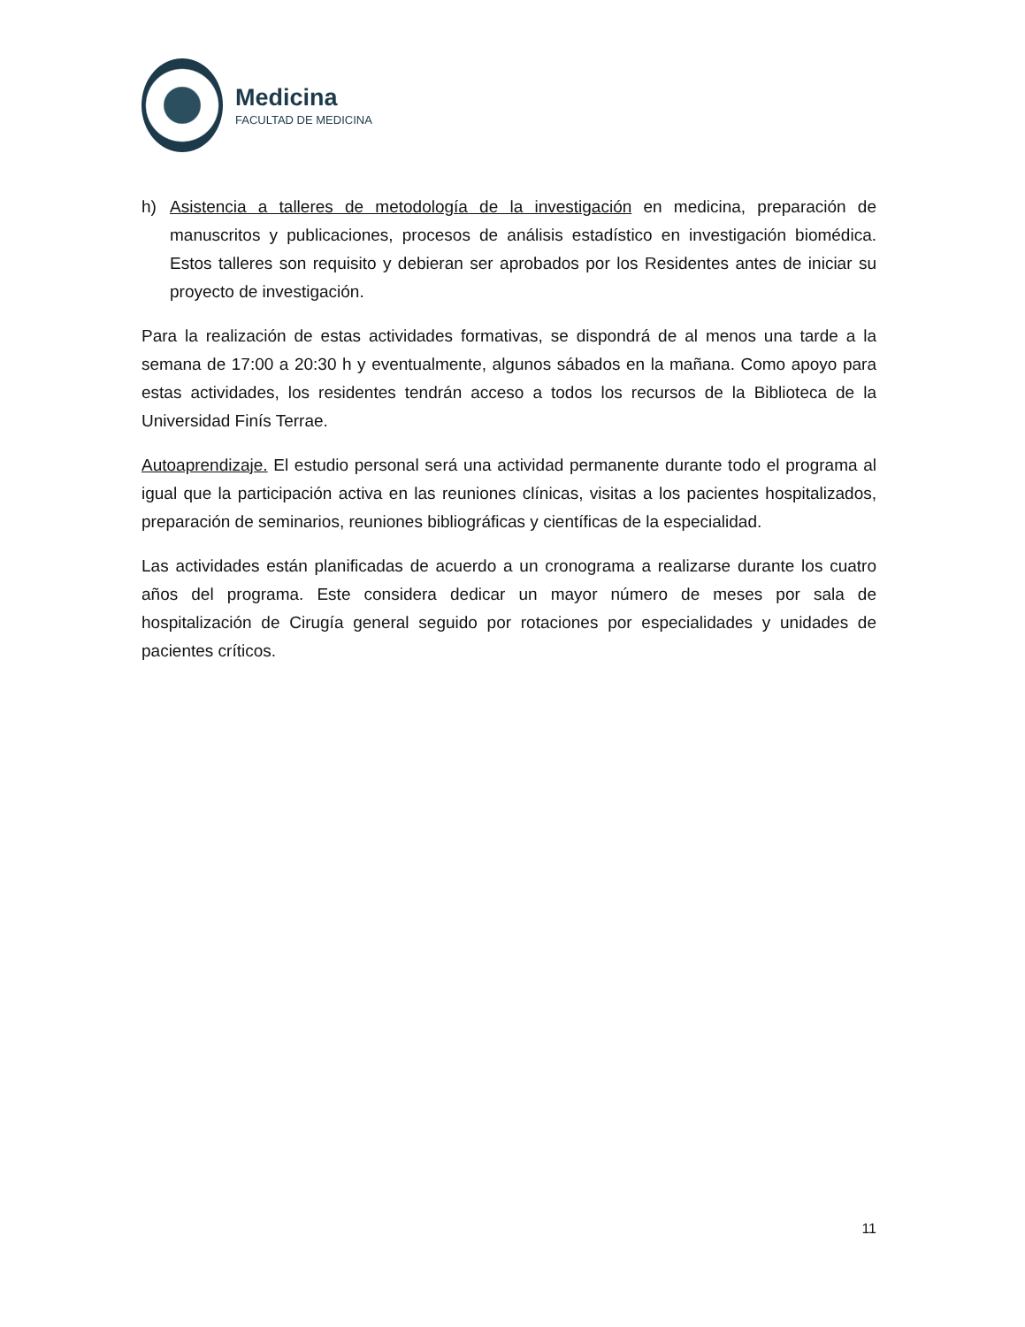Medicina
FACULTAD DE MEDICINA
h) Asistencia a talleres de metodología de la investigación en medicina, preparación de manuscritos y publicaciones, procesos de análisis estadístico en investigación biomédica. Estos talleres son requisito y debieran ser aprobados por los Residentes antes de iniciar su proyecto de investigación.
Para la realización de estas actividades formativas, se dispondrá de al menos una tarde a la semana de 17:00 a 20:30 h y eventualmente, algunos sábados en la mañana. Como apoyo para estas actividades, los residentes tendrán acceso a todos los recursos de la Biblioteca de la Universidad Finís Terrae.
Autoaprendizaje. El estudio personal será una actividad permanente durante todo el programa al igual que la participación activa en las reuniones clínicas, visitas a los pacientes hospitalizados, preparación de seminarios, reuniones bibliográficas y científicas de la especialidad.
Las actividades están planificadas de acuerdo a un cronograma a realizarse durante los cuatro años del programa. Este considera dedicar un mayor número de meses por sala de hospitalización de Cirugía general seguido por rotaciones por especialidades y unidades de pacientes críticos.
11